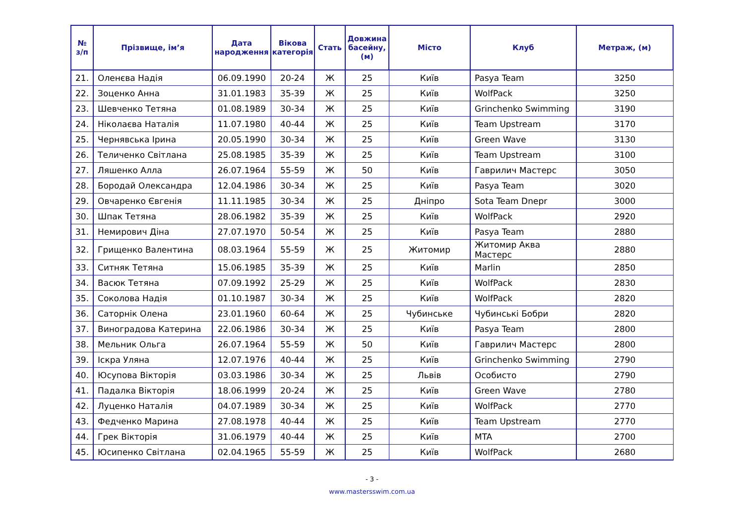| № з/п | Прізвище, ім’я | Дата народження | Вікова категорія | Стать | Довжина басейну, (м) | Місто | Клуб | Метраж, (м) |
| --- | --- | --- | --- | --- | --- | --- | --- | --- |
| 21. | Оленєва Надія | 06.09.1990 | 20-24 | Ж | 25 | Київ | Pasya Team | 3250 |
| 22. | Зоценко Анна | 31.01.1983 | 35-39 | Ж | 25 | Київ | WolfPack | 3250 |
| 23. | Шевченко Тетяна | 01.08.1989 | 30-34 | Ж | 25 | Київ | Grinchenko Swimming | 3190 |
| 24. | Ніколаєва Наталія | 11.07.1980 | 40-44 | Ж | 25 | Київ | Team Upstream | 3170 |
| 25. | Чернявська Ірина | 20.05.1990 | 30-34 | Ж | 25 | Київ | Green Wave | 3130 |
| 26. | Теличенко Світлана | 25.08.1985 | 35-39 | Ж | 25 | Київ | Team Upstream | 3100 |
| 27. | Ляшенко Алла | 26.07.1964 | 55-59 | Ж | 50 | Київ | Гаврилич Мастерс | 3050 |
| 28. | Бородай Олександра | 12.04.1986 | 30-34 | Ж | 25 | Київ | Pasya Team | 3020 |
| 29. | Овчаренко Євгенія | 11.11.1985 | 30-34 | Ж | 25 | Дніпро | Sota Team Dnepr | 3000 |
| 30. | Шпак Тетяна | 28.06.1982 | 35-39 | Ж | 25 | Київ | WolfPack | 2920 |
| 31. | Немирович Діна | 27.07.1970 | 50-54 | Ж | 25 | Київ | Pasya Team | 2880 |
| 32. | Грищенко Валентина | 08.03.1964 | 55-59 | Ж | 25 | Житомир | Житомир Аква Мастерс | 2880 |
| 33. | Ситняк Тетяна | 15.06.1985 | 35-39 | Ж | 25 | Київ | Marlin | 2850 |
| 34. | Васюк Тетяна | 07.09.1992 | 25-29 | Ж | 25 | Київ | WolfPack | 2830 |
| 35. | Соколова Надія | 01.10.1987 | 30-34 | Ж | 25 | Київ | WolfPack | 2820 |
| 36. | Саторнік Олена | 23.01.1960 | 60-64 | Ж | 25 | Чубинське | Чубинські Бобри | 2820 |
| 37. | Виноградова Катерина | 22.06.1986 | 30-34 | Ж | 25 | Київ | Pasya Team | 2800 |
| 38. | Мельник Ольга | 26.07.1964 | 55-59 | Ж | 50 | Київ | Гаврилич Мастерс | 2800 |
| 39. | Іскра Уляна | 12.07.1976 | 40-44 | Ж | 25 | Київ | Grinchenko Swimming | 2790 |
| 40. | Юсупова Вікторія | 03.03.1986 | 30-34 | Ж | 25 | Львів | Особисто | 2790 |
| 41. | Падалка Вікторія | 18.06.1999 | 20-24 | Ж | 25 | Київ | Green Wave | 2780 |
| 42. | Луценко Наталія | 04.07.1989 | 30-34 | Ж | 25 | Київ | WolfPack | 2770 |
| 43. | Федченко Марина | 27.08.1978 | 40-44 | Ж | 25 | Київ | Team Upstream | 2770 |
| 44. | Грек Вікторія | 31.06.1979 | 40-44 | Ж | 25 | Київ | MTA | 2700 |
| 45. | Юсипенко Світлана | 02.04.1965 | 55-59 | Ж | 25 | Київ | WolfPack | 2680 |
- 3 -
www.mastersswim.com.ua